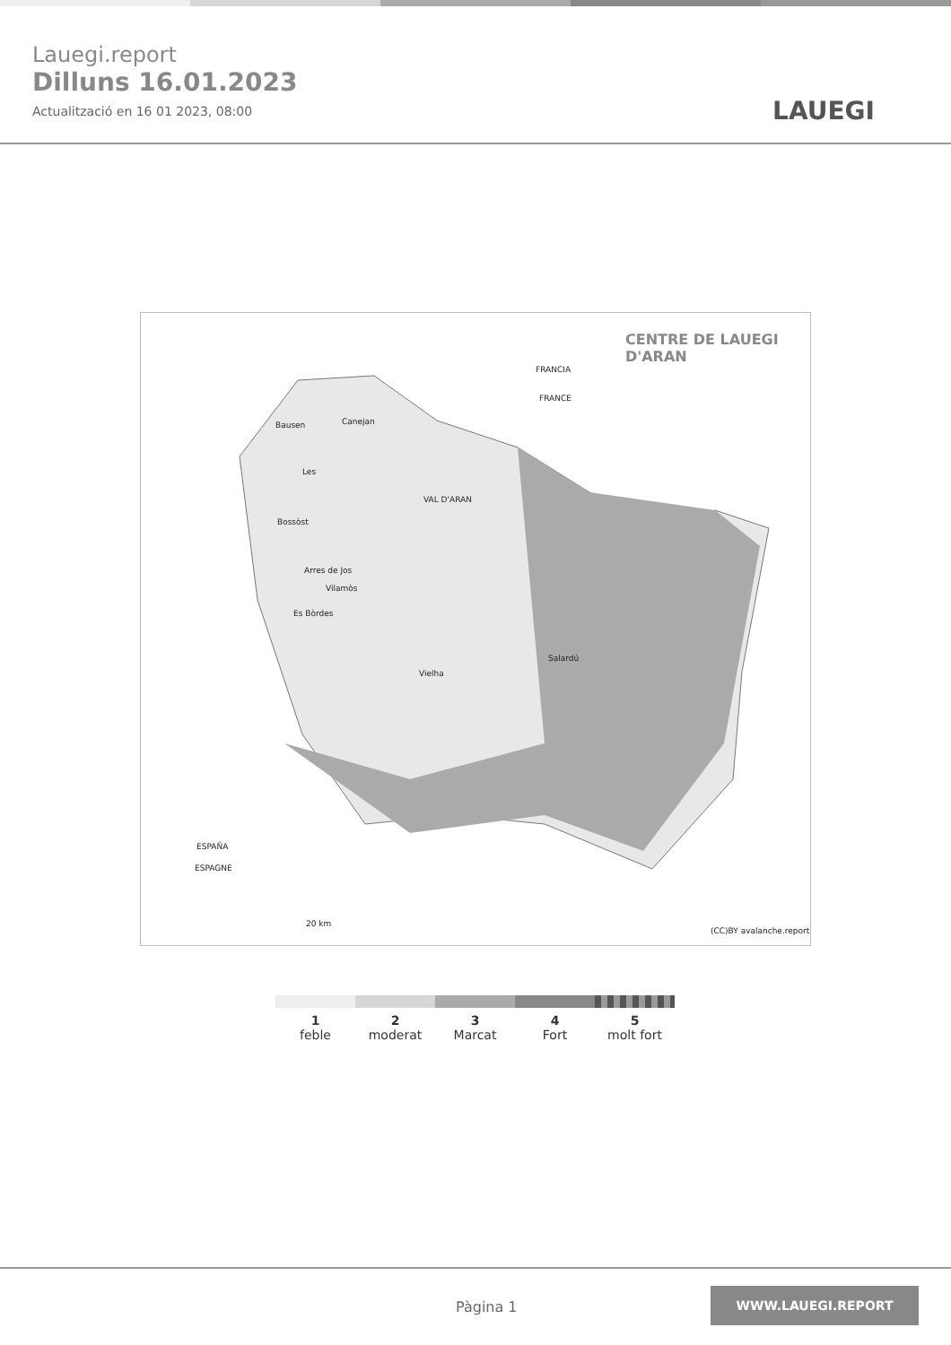Lauegi.report
Dilluns 16.01.2023
Actualització en 16 01 2023, 08:00
LAUEGI
CENTRE DE LAUEGI D'ARAN
FRANCIA
FRANCE
Bausen Canejan
Les
Bossòst
VAL D'ARAN
Arres de Jos
Vilamòs
Es Bòrdes
Vielha
Salardú
ESPAÑA
ESPAGNE
20 km
(CC)BY avalanche.report
1
feble
2
moderat
3
Marcat
4
Fort
5
molt fort
Pàgina 1
WWW.LAUEGI.REPORT